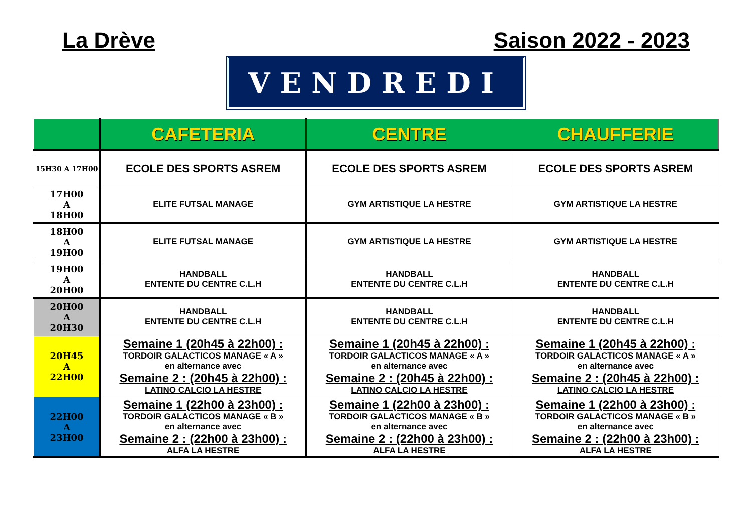La Drève Saison 2022 - 2023
VENDREDI
| | CAFETERIA | CENTRE | CHAUFFERIE |
| 15H30 A 17H00 | ECOLE DES SPORTS ASREM | ECOLE DES SPORTS ASREM | ECOLE DES SPORTS ASREM |
| 17H00 A 18H00 | ELITE FUTSAL MANAGE | GYM ARTISTIQUE LA HESTRE | GYM ARTISTIQUE LA HESTRE |
| 18H00 A 19H00 | ELITE FUTSAL MANAGE | GYM ARTISTIQUE LA HESTRE | GYM ARTISTIQUE LA HESTRE |
| 19H00 A 20H00 | HANDBALL ENTENTE DU CENTRE C.L.H | HANDBALL ENTENTE DU CENTRE C.L.H | HANDBALL ENTENTE DU CENTRE C.L.H |
| 20H00 A 20H30 | HANDBALL ENTENTE DU CENTRE C.L.H | HANDBALL ENTENTE DU CENTRE C.L.H | HANDBALL ENTENTE DU CENTRE C.L.H |
| 20H45 A 22H00 | Semaine 1 (20h45 à 22h00) : TORDOIR GALACTICOS MANAGE « A » en alternance avec Semaine 2 : (20h45 à 22h00) : LATINO CALCIO LA HESTRE | Semaine 1 (20h45 à 22h00) : TORDOIR GALACTICOS MANAGE « A » en alternance avec Semaine 2 : (20h45 à 22h00) : LATINO CALCIO LA HESTRE | Semaine 1 (20h45 à 22h00) : TORDOIR GALACTICOS MANAGE « A » en alternance avec Semaine 2 : (20h45 à 22h00) : LATINO CALCIO LA HESTRE |
| 22H00 A 23H00 | Semaine 1 (22h00 à 23h00) : TORDOIR GALACTICOS MANAGE « B » en alternance avec Semaine 2 : (22h00 à 23h00) : ALFA LA HESTRE | Semaine 1 (22h00 à 23h00) : TORDOIR GALACTICOS MANAGE « B » en alternance avec Semaine 2 : (22h00 à 23h00) : ALFA LA HESTRE | Semaine 1 (22h00 à 23h00) : TORDOIR GALACTICOS MANAGE « B » en alternance avec Semaine 2 : (22h00 à 23h00) : ALFA LA HESTRE |